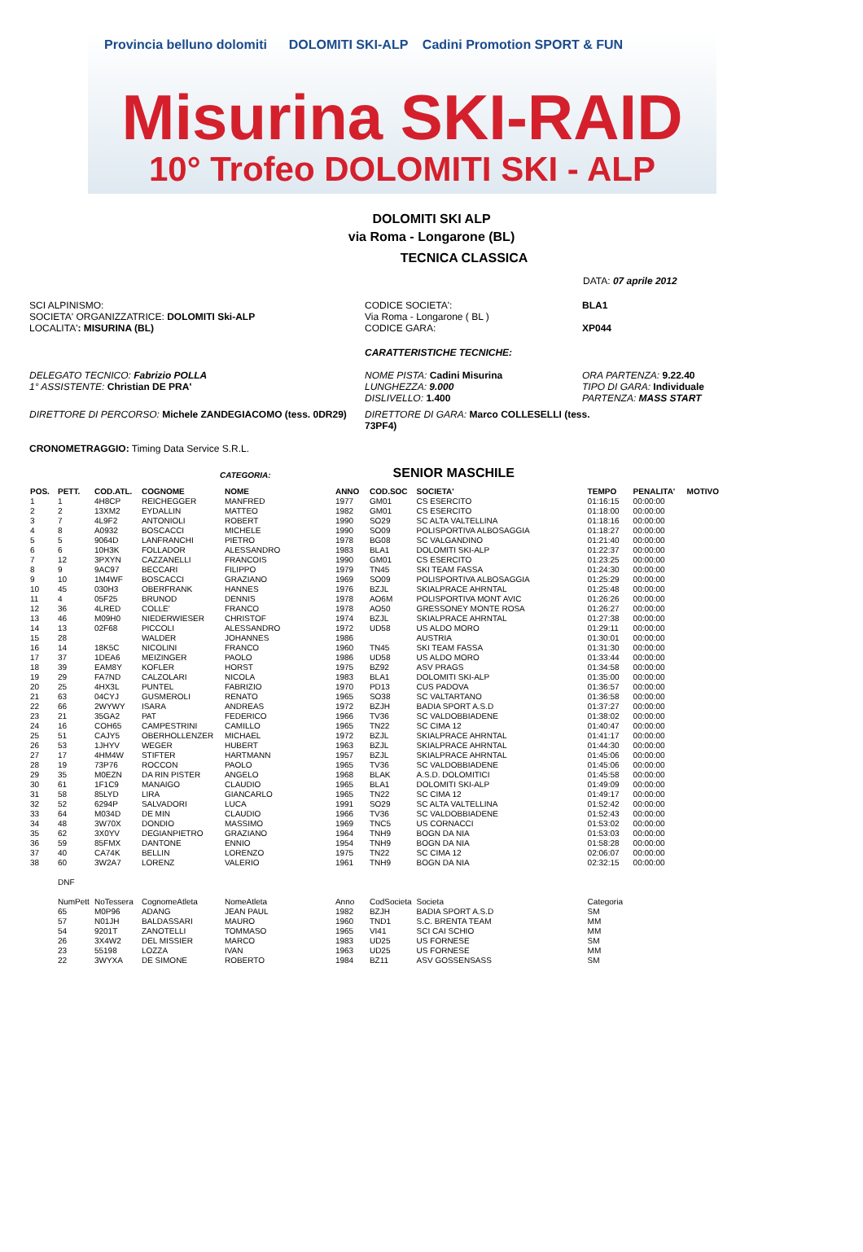Provincia belluno dolomiti DOLOMITI SKI-ALP Cadini Promotion SPORT & FUN
Misurina SKI-RAID
10° Trofeo DOLOMITI SKI - ALP
DOLOMITI SKI ALP
via Roma - Longarone (BL)
TECNICA CLASSICA
DATA: 07 aprile 2012
SCI ALPINISMO:
SOCIETA' ORGANIZZATRICE: DOLOMITI Ski-ALP
LOCALITA': MISURINA (BL)
CODICE SOCIETA':
Via Roma - Longarone ( BL )
CODICE GARA:
BLA1
XP044
CARATTERISTICHE TECNICHE:
DELEGATO TECNICO: Fabrizio POLLA
1° ASSISTENTE: Christian DE PRA'
NOME PISTA: Cadini Misurina
LUNGHEZZA: 9.000
DISLIVELLO: 1.400
ORA PARTENZA: 9.22.40
TIPO DI GARA: Individuale
PARTENZA: MASS START
DIRETTORE DI PERCORSO: Michele ZANDEGIACOMO (tess. 0DR29) DIRETTORE DI GARA: Marco COLLESELLI (tess. 73PF4)
CRONOMETRAGGIO: Timing Data Service S.R.L.
CATEGORIA: SENIOR MASCHILE
| POS. | PETT. | COD.ATL. | COGNOME | NOME | ANNO | COD.SOC | SOCIETA' | TEMPO | PENALITA' | MOTIVO |
| --- | --- | --- | --- | --- | --- | --- | --- | --- | --- | --- |
| 1 | 1 | 4H8CP | REICHEGGER | MANFRED | 1977 | GM01 | CS ESERCITO | 01:16:15 | 00:00:00 | |
| 2 | 2 | 13XM2 | EYDALLIN | MATTEO | 1982 | GM01 | CS ESERCITO | 01:18:00 | 00:00:00 | |
| 3 | 7 | 4L9F2 | ANTONIOLI | ROBERT | 1990 | SO29 | SC ALTA VALTELLINA | 01:18:16 | 00:00:00 | |
| 4 | 8 | A0932 | BOSCACCI | MICHELE | 1990 | SO09 | POLISPORTIVA ALBOSAGGIA | 01:18:27 | 00:00:00 | |
| 5 | 5 | 9064D | LANFRANCHI | PIETRO | 1978 | BG08 | SC VALGANDINO | 01:21:40 | 00:00:00 | |
| 6 | 6 | 10H3K | FOLLADOR | ALESSANDRO | 1983 | BLA1 | DOLOMITI SKI-ALP | 01:22:37 | 00:00:00 | |
| 7 | 12 | 3PXYN | CAZZANELLI | FRANCOIS | 1990 | GM01 | CS ESERCITO | 01:23:25 | 00:00:00 | |
| 8 | 9 | 9AC97 | BECCARI | FILIPPO | 1979 | TN45 | SKI TEAM FASSA | 01:24:30 | 00:00:00 | |
| 9 | 10 | 1M4WF | BOSCACCI | GRAZIANO | 1969 | SO09 | POLISPORTIVA ALBOSAGGIA | 01:25:29 | 00:00:00 | |
| 10 | 45 | 030H3 | OBERFRANK | HANNES | 1976 | BZJL | SKIALPRACE AHRNTAL | 01:25:48 | 00:00:00 | |
| 11 | 4 | 05F25 | BRUNOD | DENNIS | 1978 | AO6M | POLISPORTIVA MONT AVIC | 01:26:26 | 00:00:00 | |
| 12 | 36 | 4LRED | COLLE' | FRANCO | 1978 | AO50 | GRESSONEY MONTE ROSA | 01:26:27 | 00:00:00 | |
| 13 | 46 | M09H0 | NIEDERWIESER | CHRISTOF | 1974 | BZJL | SKIALPRACE AHRNTAL | 01:27:38 | 00:00:00 | |
| 14 | 13 | 02F68 | PICCOLI | ALESSANDRO | 1972 | UD58 | US ALDO MORO | 01:29:11 | 00:00:00 | |
| 15 | 28 | | WALDER | JOHANNES | 1986 | | AUSTRIA | 01:30:01 | 00:00:00 | |
| 16 | 14 | 18K5C | NICOLINI | FRANCO | 1960 | TN45 | SKI TEAM FASSA | 01:31:30 | 00:00:00 | |
| 17 | 37 | 1DEA6 | MEIZINGER | PAOLO | 1986 | UD58 | US ALDO MORO | 01:33:44 | 00:00:00 | |
| 18 | 39 | EAM8Y | KOFLER | HORST | 1975 | BZ92 | ASV PRAGS | 01:34:58 | 00:00:00 | |
| 19 | 29 | FA7ND | CALZOLARI | NICOLA | 1983 | BLA1 | DOLOMITI SKI-ALP | 01:35:00 | 00:00:00 | |
| 20 | 25 | 4HX3L | PUNTEL | FABRIZIO | 1970 | PD13 | CUS PADOVA | 01:36:57 | 00:00:00 | |
| 21 | 63 | 04CYJ | GUSMEROLI | RENATO | 1965 | SO38 | SC VALTARTANO | 01:36:58 | 00:00:00 | |
| 22 | 66 | 2WYWY | ISARA | ANDREAS | 1972 | BZJH | BADIA SPORT A.S.D | 01:37:27 | 00:00:00 | |
| 23 | 21 | 35GA2 | PAT | FEDERICO | 1966 | TV36 | SC VALDOBBIADENE | 01:38:02 | 00:00:00 | |
| 24 | 16 | COH65 | CAMPESTRINI | CAMILLO | 1965 | TN22 | SC CIMA 12 | 01:40:47 | 00:00:00 | |
| 25 | 51 | CAJY5 | OBERHOLLENZER | MICHAEL | 1972 | BZJL | SKIALPRACE AHRNTAL | 01:41:17 | 00:00:00 | |
| 26 | 53 | 1JHYV | WEGER | HUBERT | 1963 | BZJL | SKIALPRACE AHRNTAL | 01:44:30 | 00:00:00 | |
| 27 | 17 | 4HM4W | STIFTER | HARTMANN | 1957 | BZJL | SKIALPRACE AHRNTAL | 01:45:06 | 00:00:00 | |
| 28 | 19 | 73P76 | ROCCON | PAOLO | 1965 | TV36 | SC VALDOBBIADENE | 01:45:06 | 00:00:00 | |
| 29 | 35 | M0EZN | DA RIN PISTER | ANGELO | 1968 | BLAK | A.S.D. DOLOMITICI | 01:45:58 | 00:00:00 | |
| 30 | 61 | 1F1C9 | MANAIGO | CLAUDIO | 1965 | BLA1 | DOLOMITI SKI-ALP | 01:49:09 | 00:00:00 | |
| 31 | 58 | 85LYD | LIRA | GIANCARLO | 1965 | TN22 | SC CIMA 12 | 01:49:17 | 00:00:00 | |
| 32 | 52 | 6294P | SALVADORI | LUCA | 1991 | SO29 | SC ALTA VALTELLINA | 01:52:42 | 00:00:00 | |
| 33 | 64 | M034D | DE MIN | CLAUDIO | 1966 | TV36 | SC VALDOBBIADENE | 01:52:43 | 00:00:00 | |
| 34 | 48 | 3W70X | DONDIO | MASSIMO | 1969 | TNC5 | US CORNACCI | 01:53:02 | 00:00:00 | |
| 35 | 62 | 3X0YV | DEGIANPIETRO | GRAZIANO | 1964 | TNH9 | BOGN DA NIA | 01:53:03 | 00:00:00 | |
| 36 | 59 | 85FMX | DANTONE | ENNIO | 1954 | TNH9 | BOGN DA NIA | 01:58:28 | 00:00:00 | |
| 37 | 40 | CA74K | BELLIN | LORENZO | 1975 | TN22 | SC CIMA 12 | 02:06:07 | 00:00:00 | |
| 38 | 60 | 3W2A7 | LORENZ | VALERIO | 1961 | TNH9 | BOGN DA NIA | 02:32:15 | 00:00:00 | |
| | DNF | | | | | | | | | |
| | NumPett | NoTessera | CognomeAtleta | NomeAtleta | Anno | CodSocieta | Societa | Categoria | | |
| | 65 | M0P96 | ADANG | JEAN PAUL | 1982 | BZJH | BADIA SPORT A.S.D | SM | | |
| | 57 | N01JH | BALDASSARI | MAURO | 1960 | TND1 | S.C. BRENTA TEAM | MM | | |
| | 54 | 9201T | ZANOTELLI | TOMMASO | 1965 | VI41 | SCI CAI SCHIO | MM | | |
| | 26 | 3X4W2 | DEL MISSIER | MARCO | 1983 | UD25 | US FORNESE | SM | | |
| | 23 | 55198 | LOZZA | IVAN | 1963 | UD25 | US FORNESE | MM | | |
| | 22 | 3WYXA | DE SIMONE | ROBERTO | 1984 | BZ11 | ASV GOSSENSASS | SM | | |